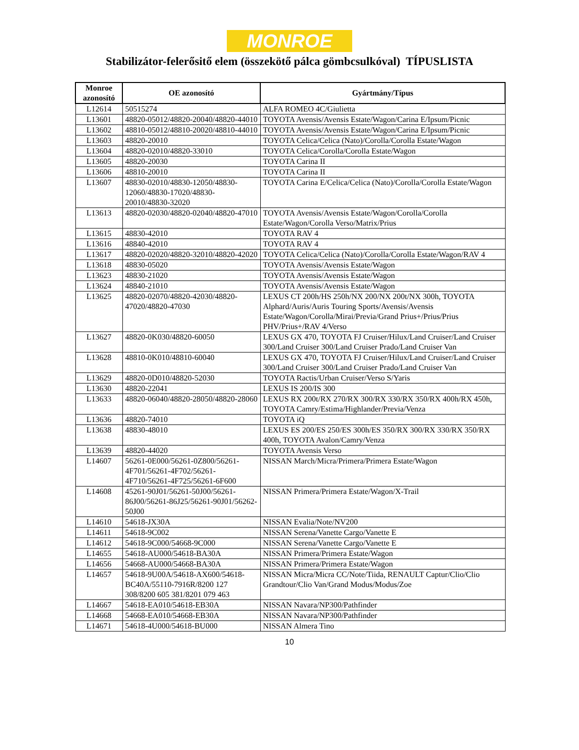MONROE
Stabilizátor-felerősitő elem (összekötő pálca gömbcsulkóval) TÍPUSLISTA
| Monroe azonosító | OE azonosító | Gyártmány/Típus |
| --- | --- | --- |
| L12614 | 50515274 | ALFA ROMEO 4C/Giulietta |
| L13601 | 48820-05012/48820-20040/48820-44010 | TOYOTA Avensis/Avensis Estate/Wagon/Carina E/Ipsum/Picnic |
| L13602 | 48810-05012/48810-20020/48810-44010 | TOYOTA Avensis/Avensis Estate/Wagon/Carina E/Ipsum/Picnic |
| L13603 | 48820-20010 | TOYOTA Celica/Celica (Nato)/Corolla/Corolla Estate/Wagon |
| L13604 | 48820-02010/48820-33010 | TOYOTA Celica/Corolla/Corolla Estate/Wagon |
| L13605 | 48820-20030 | TOYOTA Carina II |
| L13606 | 48810-20010 | TOYOTA Carina II |
| L13607 | 48830-02010/48830-12050/48830-12060/48830-17020/48830-20010/48830-32020 | TOYOTA Carina E/Celica/Celica (Nato)/Corolla/Corolla Estate/Wagon |
| L13613 | 48820-02030/48820-02040/48820-47010 | TOYOTA Avensis/Avensis Estate/Wagon/Corolla/Corolla Estate/Wagon/Corolla Verso/Matrix/Prius |
| L13615 | 48830-42010 | TOYOTA RAV 4 |
| L13616 | 48840-42010 | TOYOTA RAV 4 |
| L13617 | 48820-02020/48820-32010/48820-42020 | TOYOTA Celica/Celica (Nato)/Corolla/Corolla Estate/Wagon/RAV 4 |
| L13618 | 48830-05020 | TOYOTA Avensis/Avensis Estate/Wagon |
| L13623 | 48830-21020 | TOYOTA Avensis/Avensis Estate/Wagon |
| L13624 | 48840-21010 | TOYOTA Avensis/Avensis Estate/Wagon |
| L13625 | 48820-02070/48820-42030/48820-47020/48820-47030 | LEXUS CT 200h/HS 250h/NX 200/NX 200t/NX 300h, TOYOTA Alphard/Auris/Auris Touring Sports/Avensis/Avensis Estate/Wagon/Corolla/Mirai/Previa/Grand Prius+/Prius/Prius PHV/Prius+/RAV 4/Verso |
| L13627 | 48820-0K030/48820-60050 | LEXUS GX 470, TOYOTA FJ Cruiser/Hilux/Land Cruiser/Land Cruiser 300/Land Cruiser 300/Land Cruiser Prado/Land Cruiser Van |
| L13628 | 48810-0K010/48810-60040 | LEXUS GX 470, TOYOTA FJ Cruiser/Hilux/Land Cruiser/Land Cruiser 300/Land Cruiser 300/Land Cruiser Prado/Land Cruiser Van |
| L13629 | 48820-0D010/48820-52030 | TOYOTA Ractis/Urban Cruiser/Verso S/Yaris |
| L13630 | 48820-22041 | LEXUS IS 200/IS 300 |
| L13633 | 48820-06040/48820-28050/48820-28060 | LEXUS RX 200t/RX 270/RX 300/RX 330/RX 350/RX 400h/RX 450h, TOYOTA Camry/Estima/Highlander/Previa/Venza |
| L13636 | 48820-74010 | TOYOTA iQ |
| L13638 | 48830-48010 | LEXUS ES 200/ES 250/ES 300h/ES 350/RX 300/RX 330/RX 350/RX 400h, TOYOTA Avalon/Camry/Venza |
| L13639 | 48820-44020 | TOYOTA Avensis Verso |
| L14607 | 56261-0E000/56261-0Z800/56261-4F701/56261-4F702/56261-4F710/56261-4F725/56261-6F600 | NISSAN March/Micra/Primera/Primera Estate/Wagon |
| L14608 | 45261-90J01/56261-50J00/56261-86J00/56261-86J25/56261-90J01/56262-50J00 | NISSAN Primera/Primera Estate/Wagon/X-Trail |
| L14610 | 54618-JX30A | NISSAN Evalia/Note/NV200 |
| L14611 | 54618-9C002 | NISSAN Serena/Vanette Cargo/Vanette E |
| L14612 | 54618-9C000/54668-9C000 | NISSAN Serena/Vanette Cargo/Vanette E |
| L14655 | 54618-AU000/54618-BA30A | NISSAN Primera/Primera Estate/Wagon |
| L14656 | 54668-AU000/54668-BA30A | NISSAN Primera/Primera Estate/Wagon |
| L14657 | 54618-9U00A/54618-AX600/54618-BC40A/55110-7916R/8200 127 308/8200 605 381/8201 079 463 | NISSAN Micra/Micra CC/Note/Tiida, RENAULT Captur/Clio/Clio Grandtour/Clio Van/Grand Modus/Modus/Zoe |
| L14667 | 54618-EA010/54618-EB30A | NISSAN Navara/NP300/Pathfinder |
| L14668 | 54668-EA010/54668-EB30A | NISSAN Navara/NP300/Pathfinder |
| L14671 | 54618-4U000/54618-BU000 | NISSAN Almera Tino |
10